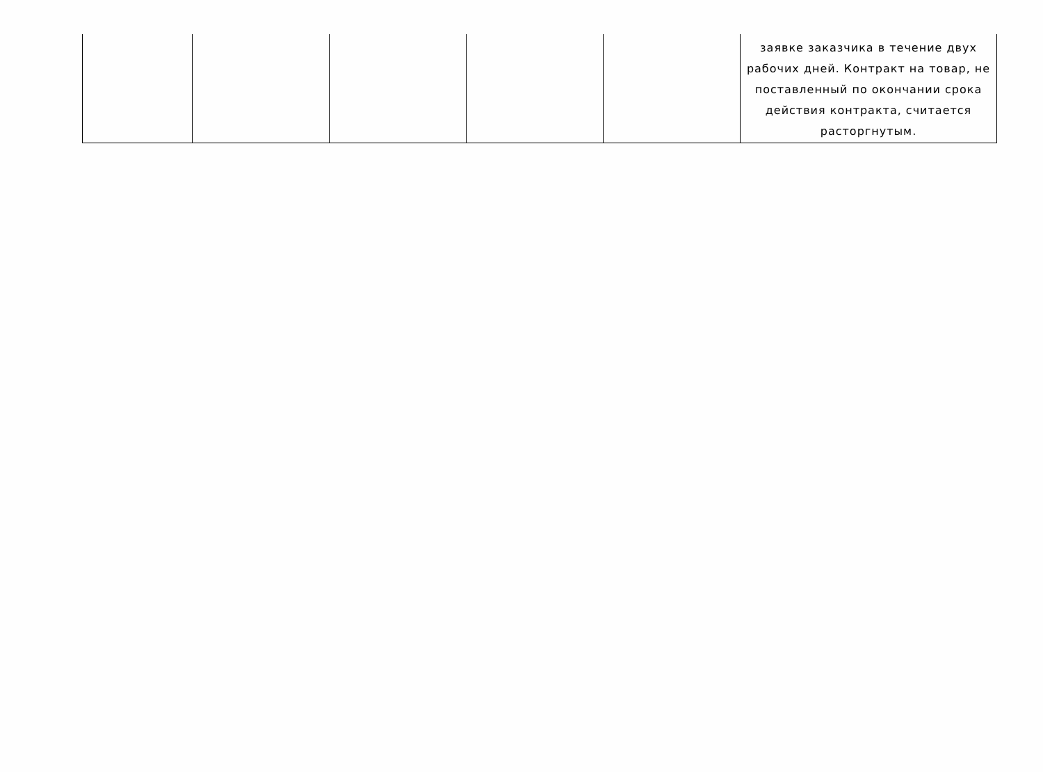| | | | | | заявке заказчика в течение двух рабочих дней. Контракт на товар, не поставленный по окончании срока действия контракта, считается расторгнутым. |